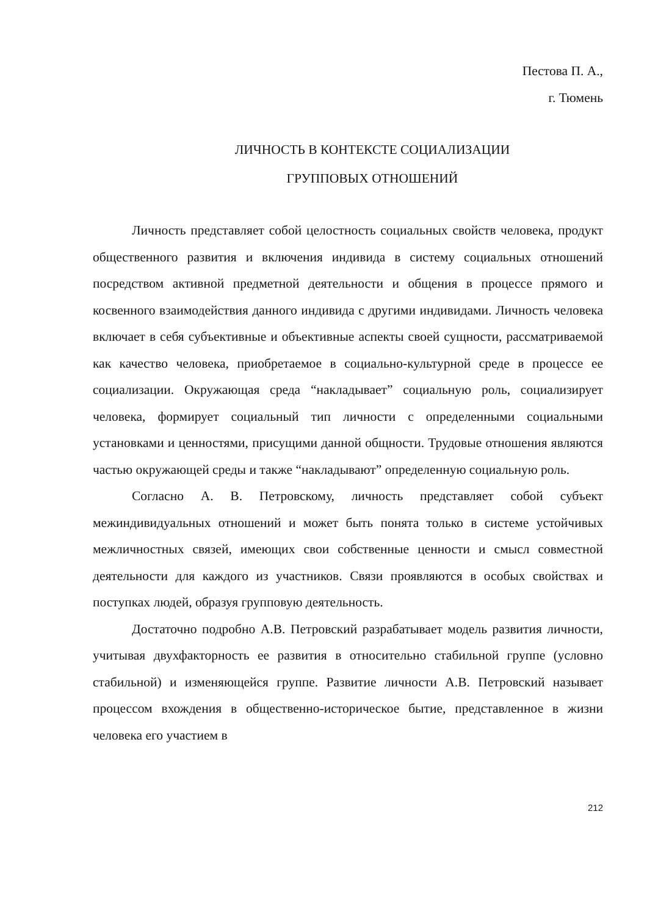Пестова П. А.,
г. Тюмень
ЛИЧНОСТЬ В КОНТЕКСТЕ СОЦИАЛИЗАЦИИ
ГРУППОВЫХ ОТНОШЕНИЙ
Личность представляет собой целостность социальных свойств человека, продукт общественного развития и включения индивида в систему социальных отношений посредством активной предметной деятельности и общения в процессе прямого и косвенного взаимодействия данного индивида с другими индивидами. Личность человека включает в себя субъективные и объективные аспекты своей сущности, рассматриваемой как качество человека, приобретаемое в социально-культурной среде в процессе ее социализации. Окружающая среда “накладывает” социальную роль, социализирует человека, формирует социальный тип личности с определенными социальными установками и ценностями, присущими данной общности. Трудовые отношения являются частью окружающей среды и также “накладывают” определенную социальную роль.
Согласно А. В. Петровскому, личность представляет собой субъект межиндивидуальных отношений и может быть понята только в системе устойчивых межличностных связей, имеющих свои собственные ценности и смысл совместной деятельности для каждого из участников. Связи проявляются в особых свойствах и поступках людей, образуя групповую деятельность.
Достаточно подробно А.В. Петровский разрабатывает модель развития личности, учитывая двухфакторность ее развития в относительно стабильной группе (условно стабильной) и изменяющейся группе. Развитие личности А.В. Петровский называет процессом вхождения в общественно-историческое бытие, представленное в жизни человека его участием в
212